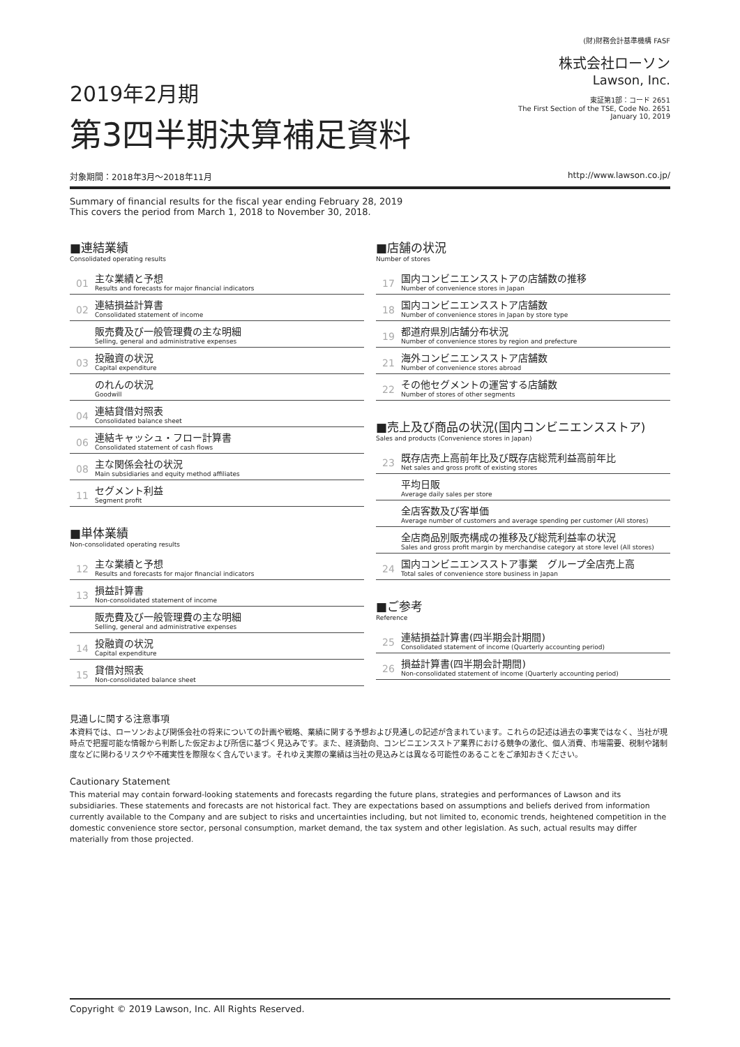2019年2月期
第3四半期決算補足資料
(財)財務会計基準機構 FASF
株式会社ローソン
Lawson, Inc.
東証第1部：コード 2651
The First Section of the TSE, Code No. 2651
January 10, 2019
対象期間：2018年3月～2018年11月 http://www.lawson.co.jp/
Summary of financial results for the fiscal year ending February 28, 2019
This covers the period from March 1, 2018 to November 30, 2018.
■連結業績
Consolidated operating results
01
主な業績と予想
Results and forecasts for major financial indicators
02
連結損益計算書
Consolidated statement of income
販売費及び一般管理費の主な明細
Selling, general and administrative expenses
03
投融資の状況
Capital expenditure
のれんの状況
Goodwill
04
連結貸借対照表
Consolidated balance sheet
06
連結キャッシュ・フロー計算書
Consolidated statement of cash flows
08
主な関係会社の状況
Main subsidiaries and equity method affiliates
11
セグメント利益
Segment profit
■単体業績
Non-consolidated operating results
12
主な業績と予想
Results and forecasts for major financial indicators
13
損益計算書
Non-consolidated statement of income
販売費及び一般管理費の主な明細
Selling, general and administrative expenses
14
投融資の状況
Capital expenditure
15
貸借対照表
Non-consolidated balance sheet
■店舗の状況
Number of stores
17
国内コンビニエンスストアの店舗数の推移
Number of convenience stores in Japan
18
国内コンビニエンスストア店舗数
Number of convenience stores in Japan by store type
19
都道府県別店舗分布状況
Number of convenience stores by region and prefecture
21
海外コンビニエンスストア店舗数
Number of convenience stores abroad
22
その他セグメントの運営する店舗数
Number of stores of other segments
■売上及び商品の状況(国内コンビニエンスストア)
Sales and products (Convenience stores in Japan)
23
既存店売上高前年比及び既存店総荒利益高前年比
Net sales and gross profit of existing stores
平均日販
Average daily sales per store
全店客数及び客単価
Average number of customers and average spending per customer (All stores)
全店商品別販売構成の推移及び総荒利益率の状況
Sales and gross profit margin by merchandise category at store level (All stores)
24
国内コンビニエンスストア事業　グループ全店売上高
Total sales of convenience store business in Japan
■ご参考
Reference
25
連結損益計算書(四半期会計期間)
Consolidated statement of income (Quarterly accounting period)
26
損益計算書(四半期会計期間)
Non-consolidated statement of income (Quarterly accounting period)
見通しに関する注意事項
本資料では、ローソンおよび関係会社の将来についての計画や戦略、業績に関する予想および見通しの記述が含まれています。これらの記述は過去の事実ではなく、当社が現時点で把握可能な情報から判断した仮定および所信に基づく見込みです。また、経済動向、コンビニエンスストア業界における競争の激化、個人消費、市場需要、税制や諸制度などに関わるリスクや不確実性を際限なく含んでいます。それゆえ実際の業績は当社の見込みとは異なる可能性のあることをご承知おきください。
Cautionary Statement
This material may contain forward-looking statements and forecasts regarding the future plans, strategies and performances of Lawson and its subsidiaries. These statements and forecasts are not historical fact. They are expectations based on assumptions and beliefs derived from information currently available to the Company and are subject to risks and uncertainties including, but not limited to, economic trends, heightened competition in the domestic convenience store sector, personal consumption, market demand, the tax system and other legislation. As such, actual results may differ materially from those projected.
Copyright © 2019 Lawson, Inc. All Rights Reserved.